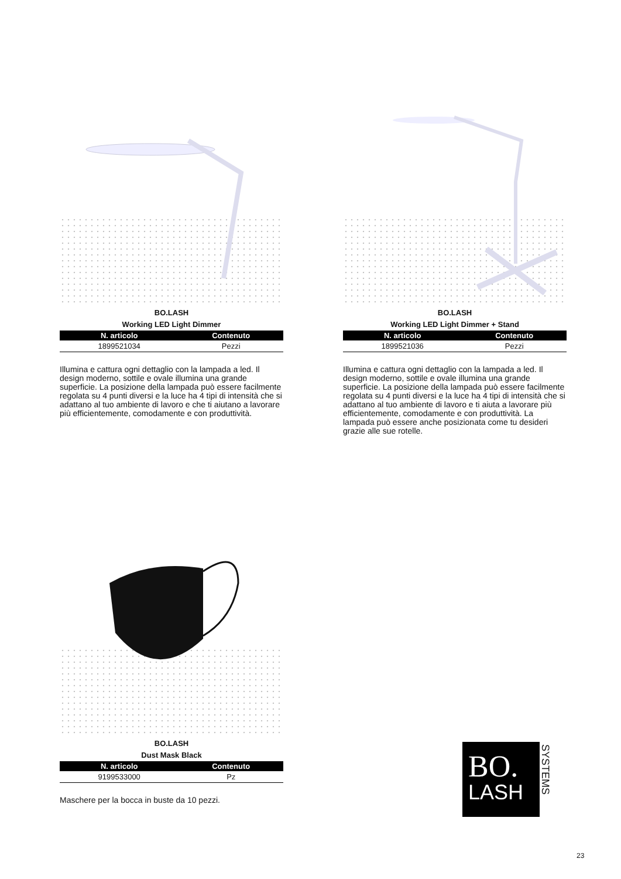BO.LASH
Working LED Light Dimmer
| N. articolo | Contenuto |
| --- | --- |
| 1899521034 | Pezzi |
Illumina e cattura ogni dettaglio con la lampada a led. Il design moderno, sottile e ovale illumina una grande superficie. La posizione della lampada può essere facilmente regolata su 4 punti diversi e la luce ha 4 tipi di intensità che si adattano al tuo ambiente di lavoro e che ti aiutano a lavorare più efficientemente, comodamente e con produttività.
BO.LASH
Working LED Light Dimmer + Stand
| N. articolo | Contenuto |
| --- | --- |
| 1899521036 | Pezzi |
Illumina e cattura ogni dettaglio con la lampada a led. Il design moderno, sottile e ovale illumina una grande superficie. La posizione della lampada può essere facilmente regolata su 4 punti diversi e la luce ha 4 tipi di intensità che si adattano al tuo ambiente di lavoro e ti aiuta a lavorare più efficientemente, comodamente e con produttività. La lampada può essere anche posizionata come tu desideri grazie alle sue rotelle.
BO.LASH
Dust Mask Black
| N. articolo | Contenuto |
| --- | --- |
| 9199533000 | Pz |
Maschere per la bocca in buste da 10 pezzi.
BO.
LASH
SYSTEMS
23